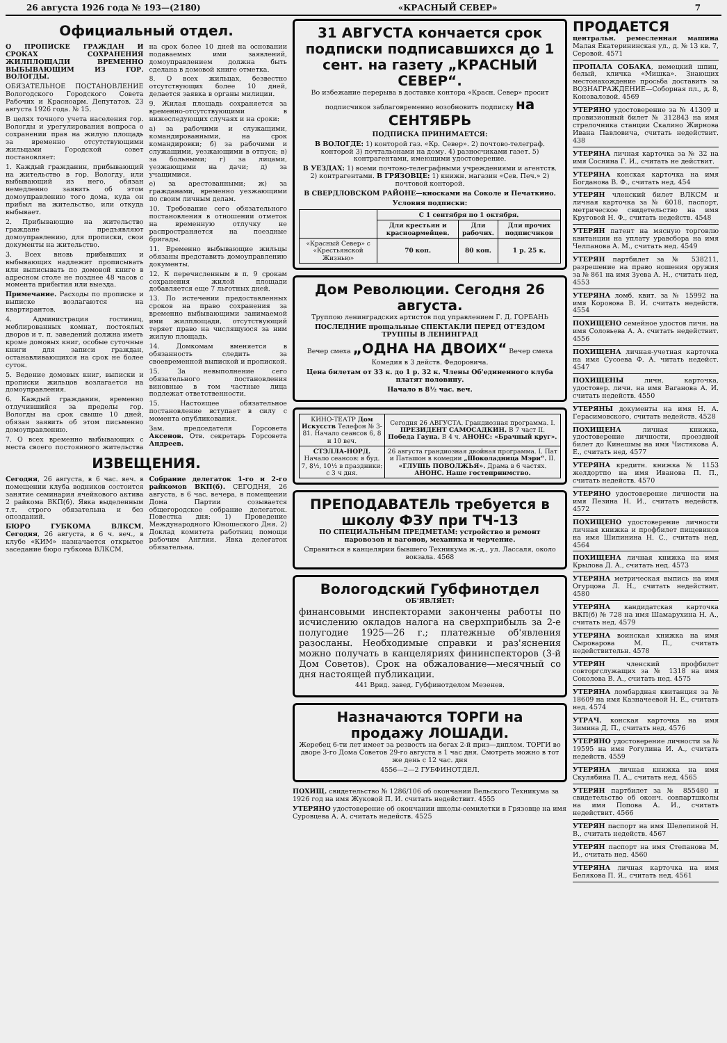26 августа 1926 года № 193—(2180) «КРАСНЫЙ СЕВЕР» 7
Официальный отдел.
О ПРОПИСКЕ ГРАЖДАН И СРОКАХ СОХРАНЕНИЯ ЖИЛПЛОЩАДИ ВРЕМЕННО ВЫБЫВАЮЩИМ ИЗ ГОР. ВОЛОГДЫ.
ОБЯЗАТЕЛЬНОЕ ПОСТАНОВЛЕНИЕ Вологодского Городского Совета Рабочих и Красноарм. Депутатов. 23 августа 1926 года. № 15.
В целях точного учета населения гор. Вологды и урегулирования вопроса о сохранении прав на жилую площадь за временно отсутствующими жильцами Городской совет постановляет:
1. Каждый гражданин, прибывающий на жительство в гор. Вологду, или выбывающий из него, обязан немедленно заявить об этом домоуправлению того дома, куда он прибыл на жительство, или откуда выбывает.
2. Прибывающие на жительство граждане предъявляют домоуправлению, для прописки, свои документы на жительство.
3. Всех вновь прибывших и выбывающих надлежит прописывать или выписывать по домовой книге в адресном столе не позднее 48 часов с момента прибытия или выезда.
Примечание. Расходы по прописке и выписке возлагаются на квартирантов.
4. Администрация гостиниц, меблированных комнат, постоялых дворов и т. п. заведений должна иметь кроме домовых книг, особые суточные книги для записи граждан, останавливающихся на срок не более суток.
5. Ведение домовых книг, выписки и прописки жильцов возлагается на домоуправления.
6. Каждый гражданин, временно отлучившийся за пределы гор. Вологды на срок свыше 10 дней, обязан заявить об этом письменно домоуправлению.
7. О всех временно выбывающих с места своего постоянного жительства на срок более 10 дней на основании подаваемых ими заявлений, домоуправлением должна быть сделана в домовой книге отметка.
8. О всех жильцах, безвестно отсутствующих более 10 дней, делается заявка в органы милиции.
9. Жилая площадь сохраняется за временно-отсутствующими в нижеследующих случаях и на сроки:
а) за рабочими и служащими, командированными, на срок командировки; б) за рабочими и служащими, уезжающими в отпуск; в) за больными; г) за лицами, уезжающими на дачи; д) за учащимися.
е) за арестованными; ж) за гражданами, временно уезжающими по своим личным делам.
10. Требование сего обязательного постановления в отношении отметок на временную отлучку не распространяется на поездные бригады.
11. Временно выбывающие жильцы обязаны представить домоуправлению документы.
12. К перечисленным в п. 9 срокам сохранения жилой площади добавляется еще 7 льготных дней.
13. По истечении предоставленных сроков на право сохранения за временно выбывающими занимаемой ими жилплощади, отсутствующий теряет право на числящуюся за ним жилую площадь.
14. Домкомам вменяется в обязанность следить за своевременной выпиской и пропиской.
15. За невыполнение сего обязательного постановления виновные в том частные лица подлежат ответственности.
15. Настоящее обязательное постановление вступает в силу с момента опубликования.
Зам. председателя Горсовета Аксенов. Отв. секретарь Горсовета Андреев.
ИЗВЕЩЕНИЯ.
Сегодня, 26 августа, в 6 час. веч. в помещении клуба водников состоится занятие семинария ячейкового актива 2 райкома ВКП(б). Явка выделенным т.т. строго обязательна и без опозданий.
БЮРО ГУБКОМА ВЛКСМ. Сегодня, 26 августа, в 6 ч. веч., в клубе «КИМ» назначается открытое заседание бюро губкома ВЛКСМ.
Собрание делегаток 1-го и 2-го райкомов ВКП(б). СЕГОДНЯ, 26 августа, в 6 час. вечера, в помещении Дома Партии созывается общегородское собрание делегаток. Повестка дня: 1) Проведение Международного Юношеского Дня. 2) Доклад комитета работниц помощи рабочим Англии. Явка делегаток обязательна.
31 АВГУСТА кончается срок подписки подписавшихся до 1 сент. на газету „КРАСНЫЙ СЕВЕР“.
Во избежание перерыва в доставке контора «Красн. Север» просит подписчиков заблаговременно возобновить подписку на СЕНТЯБРЬ
ПОДПИСКА ПРИНИМАЕТСЯ:
В ВОЛОГДЕ: 1) конторой газ. «Кр. Север». 2) почтово-телеграф. конторой 3) почтальонами на дому. 4) разносчиками газет. 5) контрагентами, имеющими удостоверение.
В УЕЗДАХ: 1) всеми почтово-телеграфными учреждениями и агентств. 2) контрагентами. В ГРЯЗОВЦЕ: 1) книжн. магазин «Сев. Печ.» 2) почтовой конторой.
В СВЕРДЛОВСКОМ РАЙОНЕ—киосками на Соколе и Печаткино.
Условия подписки:
| | С 1 сентября по 1 октября. | | |
| --- | --- | --- | --- |
| | Для крестьян и красноармейцев. | Для рабочих. | Для прочих подписчиков |
| «Красный Север» с «Крестьянской Жизнью» | 70 коп. | 80 коп. | 1 р. 25 к. |
Дом Революции. Сегодня 26 августа.
Труппою ленинградских артистов под управлением Г. Д. ГОРБАНЬ
ПОСЛЕДНИЕ прощальные СПЕКТАКЛИ ПЕРЕД ОТ'ЕЗДОМ ТРУППЫ В ЛЕНИНГРАД
Вечер смеха „ОДНА НА ДВОИХ“ Вечер смеха
Комедия в 3 действ. Федоровича.
Цена билетам от 33 к. до 1 р. 32 к. Члены Об'единенного клуба платят половину.
Начало в 8½ час. веч.
| КИНО-ТЕАТР Дом Искусств Телефон № 3-81. Начало сеансов 6, 8 и 10 веч. | Сегодня 26 АВГУСТА. Грандиозная программа. I. ПРЕЗИДЕНТ САМОСАДКИН. В 7 част II. Победа Гауна. В 4 ч. АНОНС: «Брачный круг». |
| СТЭЛЛА-НОРД. Начало сеансов: в буд. 7, 8½, 10½ в праздники: с 3 ч дня. | 26 августа грандиозная двойная программа. I. Пат и Паташон в комедии „Шоколадница Мэри“. II. «ГЛУШЬ ПОВОЛЖЬЯ». Драма в 6 частях. АНОНС. Наше гостеприимство. |
ПРЕПОДАВАТЕЛЬ требуется в школу ФЗУ при ТЧ-13
ПО СПЕЦИАЛЬНЫМ ПРЕДМЕТАМ: устройство и ремонт паровозов и вагонов, механика и черчение.
Справиться в канцелярии бывшего Техникума ж.-д., ул. Лассаля, около вокзала. 4568
Вологодский Губфинотдел
ОБ'ЯВЛЯЕТ:
финансовыми инспекторами закончены работы по исчислению окладов налога на сверхприбыль за 2-е полугодие 1925—26 г.; платежные об'явления разосланы. Необходимые справки и раз'яснения можно получать в канцеляриях фининспекторов (3-й Дом Советов). Срок на обжалование—месячный со дня настоящей публикации.
441 Врид. завед. Губфинотделом Мезенев.
Назначаются ТОРГИ на продажу ЛОШАДИ.
Жеребец 6-ти лет имеет за резвость на бегах 2-й приз—диплом. ТОРГИ во дворе 3-го Дома Советов 29-го августа в 1 час дня. Смотреть можно в тот же день с 12 час. дня
4556—2—2 ГУБФИНОТДЕЛ.
ПОХИЩ. свидетельство № 1286/106 об окончании Вельского Техникума за 1926 год на имя Жуковой П. И. считать недействит. 4555
УТЕРЯНО удостоверение об окончании школы-семилетки в Грязовце на имя Суровцева А. А. считать недейств. 4525
ПРОДАЕТСЯ
центральн. ремесленная машина Малая Екатерининская ул., д. № 13 кв. 7, Серовой. 4571
ПРОПАЛА СОБАКА, немецкий шпиц, белый, кличка «Мишка». Знающих местонахождение просьба доставить за ВОЗНАГРАЖДЕНИЕ—Соборная пл., д. 8, Коноваловой. 4569
УТЕРЯНО удостоверение за № 41309 и провизионный билет № 312843 на имя стрелочника станции Скалино Жирнова Ивана Павловича, считать недействит. 438
УТЕРЯНА личная карточка за № 32 на имя Соснина Г. И., считать не действит.
УТЕРЯНА конская карточка на имя Богданова В. Ф., считать нед. 454
УТЕРЯН членский билет ВЛКСМ и личная карточка за № 6018, паспорт, метрическое свидетельство на имя Круговой Н. Ф., считать недейств. 4548
УТЕРЯН патент на мясную торговлю квитанции на уплату уравсбора на имя Челпанова А. М., считать нед. 4549
УТЕРЯН партбилет за № 538211, разрешение на право ношения оружия за № 861 на имя Зуева А. Н., считать нед. 4553
УТЕРЯНА ломб. квит. за № 15992 на имя Коровова В. И. считать недейств. 4554
ПОХИЩЕНО семейное удостов личн. на имя Соловьева А. А. считать недействит. 4556
ПОХИЩЕНА личная-учетная карточка на имя Сусоева Ф. А. читать недейст. 4547
ПОХИЩЕНЫ личн. карточка, удостовер. личн. на имя Ваганова А. И. считать недейств. 4550
УТЕРЯНЫ документы на имя Н. А. Герасимовского, считать недейств. 4528
ПОХИЩЕНА личная книжка, удостоверение личности, проездной билет до Кинешмы на имя Чистякова А. Е., считать нед. 4577
УТЕРЯНА кредитн. книжка № 1153 желдортпо на имя Иванова П. П., считать недейств. 4570
УТЕРЯНО удостоверение личности на имя Пезина Н. И., считать недейств. 4572
ПОХИЩЕНО удостоверение личности личная книжка и профбилет пищевиков на имя Шипинина Н. С., считать нед. 4564
ПОХИЩЕНА личная книжка на имя Крылова Д. А., считать нед. 4573
УТЕРЯНА метрическая выпись на имя Огурцова Л. Н., считать недействит. 4580
УТЕРЯНА кандидатская карточка ВКП(б) № 728 на имя Шамарухина Н. А., считать нед. 4579
УТЕРЯНА воинская книжка на имя Сыроварова М. П., считать недействительн. 4578
УТЕРЯН членский профбилет совторгслужащих за № 1318 на имя Соколова В. А., считать нед. 4575
УТЕРЯНА ломбардная квитанция за № 18609 на имя Казначеевой Н. Е., считать нед. 4574
УТРАЧ. конская карточка на имя Зимина Д. П., считать нед. 4576
УТЕРЯНО удостоверение личности за № 19595 на имя Рогулина И. А., считать недейств. 4559
УТЕРЯНА личная книжка на имя Скулябина П. А., считать нед. 4565
УТЕРЯН партбилет за № 855480 и свидетельство об оконч. совпартшколы на имя Попова А. И., считать недействит. 4566
УТЕРЯН паспорт на имя Шелепиной Н. В., считать недейств. 4567
УТЕРЯН паспорт на имя Степанова М. И., считать нед. 4560
УТЕРЯНА личная карточка на имя Белякова П. Я., считать нед. 4561